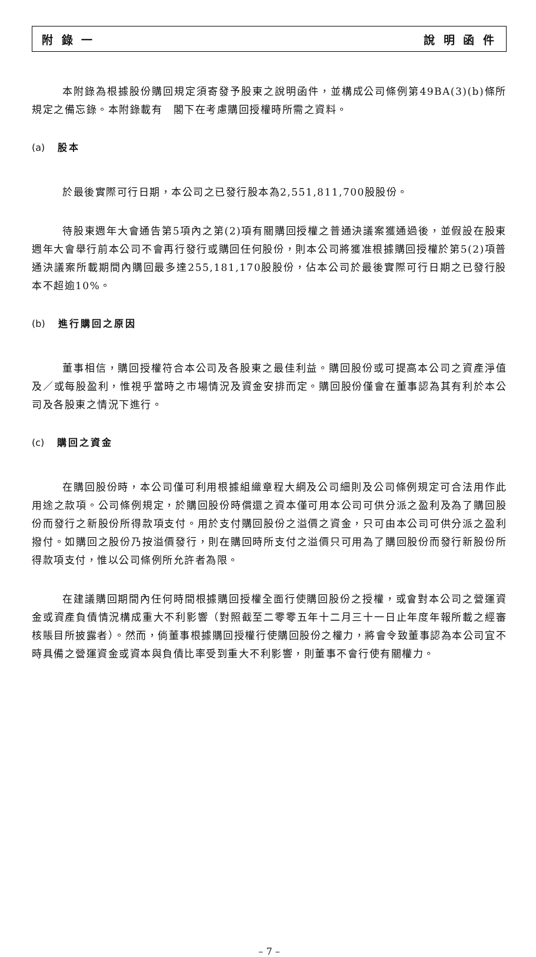附 錄 一 說 明 函 件
本附錄為根據股份購回規定須寄發予股東之說明函件，並構成公司條例第49BA(3)(b)條所規定之備忘錄。本附錄載有　閣下在考慮購回授權時所需之資料。
(a) 股本
於最後實際可行日期，本公司之已發行股本為2,551,811,700股股份。
待股東週年大會通告第5項內之第(2)項有關購回授權之普通決議案獲通過後，並假設在股東週年大會舉行前本公司不會再行發行或購回任何股份，則本公司將獲准根據購回授權於第5(2)項普通決議案所載期間內購回最多達255,181,170股股份，佔本公司於最後實際可行日期之已發行股本不超逾10%。
(b) 進行購回之原因
董事相信，購回授權符合本公司及各股東之最佳利益。購回股份或可提高本公司之資產淨值及／或每股盈利，惟視乎當時之市場情況及資金安排而定。購回股份僅會在董事認為其有利於本公司及各股東之情況下進行。
(c) 購回之資金
在購回股份時，本公司僅可利用根據組織章程大綱及公司細則及公司條例規定可合法用作此用途之款項。公司條例規定，於購回股份時償還之資本僅可用本公司可供分派之盈利及為了購回股份而發行之新股份所得款項支付。用於支付購回股份之溢價之資金，只可由本公司可供分派之盈利撥付。如購回之股份乃按溢價發行，則在購回時所支付之溢價只可用為了購回股份而發行新股份所得款項支付，惟以公司條例所允許者為限。
在建議購回期間內任何時間根據購回授權全面行使購回股份之授權，或會對本公司之營運資金或資產負債情況構成重大不利影響（對照截至二零零五年十二月三十一日止年度年報所載之經審核賬目所披露者）。然而，倘董事根據購回授權行使購回股份之權力，將會令致董事認為本公司宜不時具備之營運資金或資本與負債比率受到重大不利影響，則董事不會行使有關權力。
– 7 –